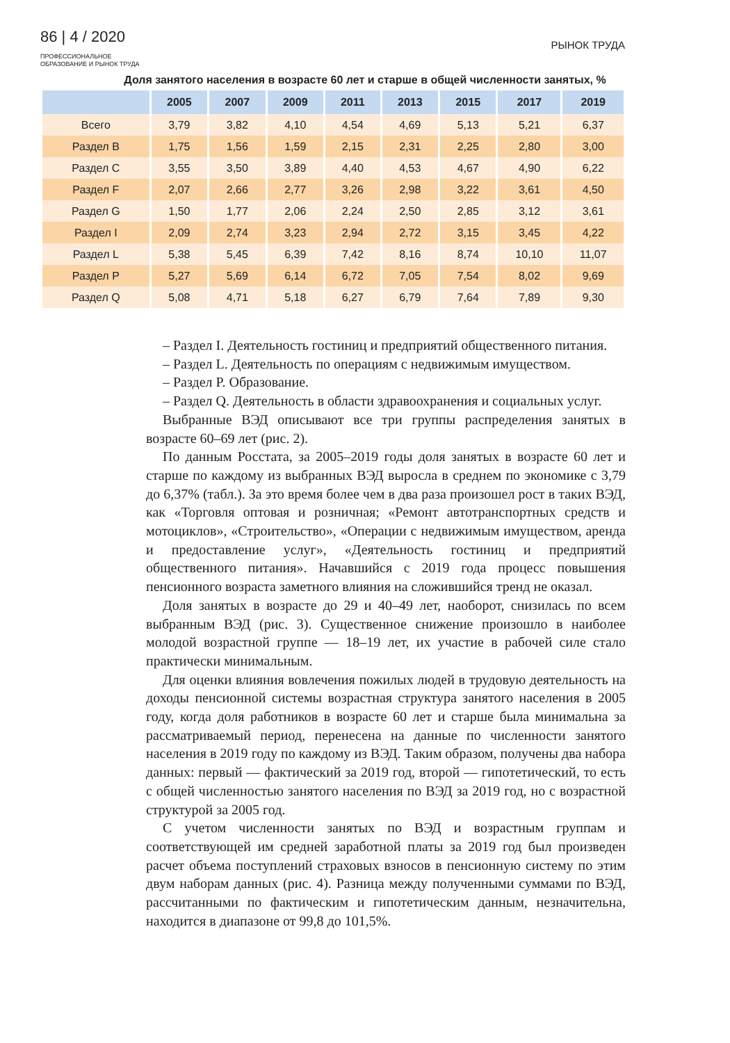86 | 4 / 2020
ПРОФЕССИОНАЛЬНОЕ
ОБРАЗОВАНИЕ И РЫНОК ТРУДА
РЫНОК ТРУДА
Доля занятого населения в возрасте 60 лет и старше в общей численности занятых, %
| | 2005 | 2007 | 2009 | 2011 | 2013 | 2015 | 2017 | 2019 |
| --- | --- | --- | --- | --- | --- | --- | --- | --- |
| Всего | 3,79 | 3,82 | 4,10 | 4,54 | 4,69 | 5,13 | 5,21 | 6,37 |
| Раздел B | 1,75 | 1,56 | 1,59 | 2,15 | 2,31 | 2,25 | 2,80 | 3,00 |
| Раздел C | 3,55 | 3,50 | 3,89 | 4,40 | 4,53 | 4,67 | 4,90 | 6,22 |
| Раздел F | 2,07 | 2,66 | 2,77 | 3,26 | 2,98 | 3,22 | 3,61 | 4,50 |
| Раздел G | 1,50 | 1,77 | 2,06 | 2,24 | 2,50 | 2,85 | 3,12 | 3,61 |
| Раздел I | 2,09 | 2,74 | 3,23 | 2,94 | 2,72 | 3,15 | 3,45 | 4,22 |
| Раздел L | 5,38 | 5,45 | 6,39 | 7,42 | 8,16 | 8,74 | 10,10 | 11,07 |
| Раздел P | 5,27 | 5,69 | 6,14 | 6,72 | 7,05 | 7,54 | 8,02 | 9,69 |
| Раздел Q | 5,08 | 4,71 | 5,18 | 6,27 | 6,79 | 7,64 | 7,89 | 9,30 |
– Раздел I. Деятельность гостиниц и предприятий общественного питания.
– Раздел L. Деятельность по операциям с недвижимым имуществом.
– Раздел P. Образование.
– Раздел Q. Деятельность в области здравоохранения и социальных услуг.
Выбранные ВЭД описывают все три группы распределения занятых в возрасте 60–69 лет (рис. 2).
По данным Росстата, за 2005–2019 годы доля занятых в возрасте 60 лет и старше по каждому из выбранных ВЭД выросла в среднем по экономике с 3,79 до 6,37% (табл.). За это время более чем в два раза произошел рост в таких ВЭД, как «Торговля оптовая и розничная; «Ремонт автотранспортных средств и мотоциклов», «Строительство», «Операции с недвижимым имуществом, аренда и предоставление услуг», «Деятельность гостиниц и предприятий общественного питания». Начавшийся с 2019 года процесс повышения пенсионного возраста заметного влияния на сложившийся тренд не оказал.
Доля занятых в возрасте до 29 и 40–49 лет, наоборот, снизилась по всем выбранным ВЭД (рис. 3). Существенное снижение произошло в наиболее молодой возрастной группе — 18–19 лет, их участие в рабочей силе стало практически минимальным.
Для оценки влияния вовлечения пожилых людей в трудовую деятельность на доходы пенсионной системы возрастная структура занятого населения в 2005 году, когда доля работников в возрасте 60 лет и старше была минимальна за рассматриваемый период, перенесена на данные по численности занятого населения в 2019 году по каждому из ВЭД. Таким образом, получены два набора данных: первый — фактический за 2019 год, второй — гипотетический, то есть с общей численностью занятого населения по ВЭД за 2019 год, но с возрастной структурой за 2005 год.
С учетом численности занятых по ВЭД и возрастным группам и соответствующей им средней заработной платы за 2019 год был произведен расчет объема поступлений страховых взносов в пенсионную систему по этим двум наборам данных (рис. 4). Разница между полученными суммами по ВЭД, рассчитанными по фактическим и гипотетическим данным, незначительна, находится в диапазоне от 99,8 до 101,5%.